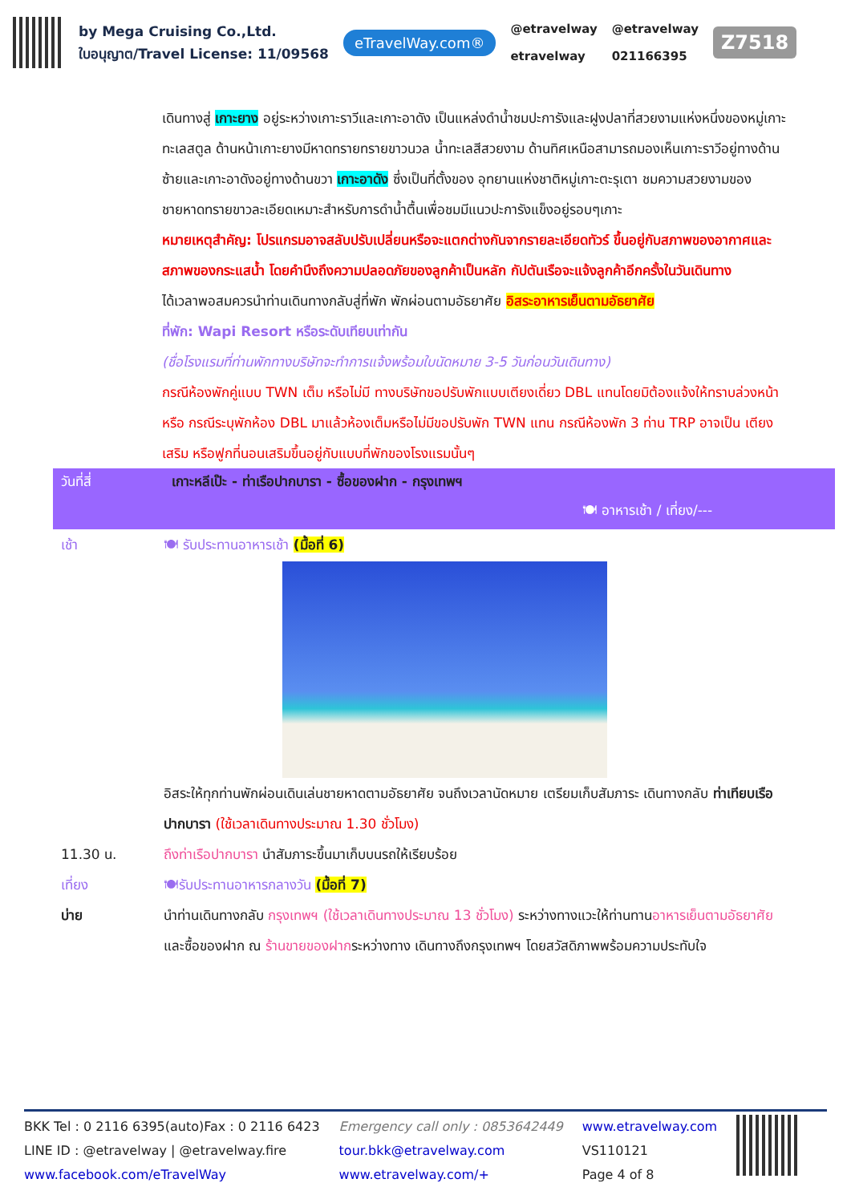by Mega Cruising Co.,Ltd.
ใบอนุญาต/Travel License: 11/09568
eTravelWay.com®
@etravelway
etravelway
@etravelway
021166395
Z7518
เดินทางสู่ เกาะยาง อยู่ระหว่างเกาะราวีและเกาะอาดัง เป็นแหล่งดำน้ำชมปะการังและฝูงปลาที่สวยงามแห่งหนึ่งของหมู่เกาะทะเลสตูล ด้านหน้าเกาะยางมีหาดทรายทรายขาวนวล น้ำทะเลสีสวยงาม ด้านทิศเหนือสามารถมองเห็นเกาะราวีอยู่ทางด้านซ้ายและเกาะอาดังอยู่ทางด้านขวา เกาะอาดัง ซึ่งเป็นที่ตั้งของ อุทยานแห่งชาติหมู่เกาะตะรุเตา ชมความสวยงามของชายหาดทรายขาวละเอียดเหมาะสำหรับการดำน้ำตื้นเพื่อชมมีแนวปะการังแข็งอยู่รอบๆเกาะ
หมายเหตุสำคัญ: โปรแกรมอาจสลับปรับเปลี่ยนหรือจะแตกต่างกันจากรายละเอียดทัวร์ ขึ้นอยู่กับสภาพของอากาศและสภาพของกระแสน้ำ โดยคำนึงถึงความปลอดภัยของลูกค้าเป็นหลัก กัปตันเรือจะแจ้งลูกค้าอีกครั้งในวันเดินทาง
ได้เวลาพอสมควรนำท่านเดินทางกลับสู่ที่พัก พักผ่อนตามอัธยาศัย อิสระอาหารเย็นตามอัธยาศัย
ที่พัก: Wapi Resort หรือระดับเทียบเท่ากัน
(ชื่อโรงแรมที่ท่านพักทางบริษัทจะทำการแจ้งพร้อมใบนัดหมาย 3-5 วันก่อนวันเดินทาง)
กรณีห้องพักคู่แบบ TWN เต็ม หรือไม่มี ทางบริษัทขอปรับพักแบบเตียงเดี่ยว DBL แทนโดยมิต้องแจ้งให้ทราบล่วงหน้า หรือ กรณีระบุพักห้อง DBL มาแล้วห้องเต็มหรือไม่มีขอปรับพัก TWN แทน กรณีห้องพัก 3 ท่าน TRP อาจเป็น เตียงเสริม หรือฟูกที่นอนเสริมขึ้นอยู่กับแบบที่พักของโรงแรมนั้นๆ
วันที่สี่ เกาะหลีเป๊ะ - ท่าเรือปากบารา - ซื้อของฝาก - กรุงเทพฯ
🍽 อาหารเช้า / เที่ยง/---
เช้า 🍽 รับประทานอาหารเช้า (มื้อที่ 6)
อิสระให้ทุกท่านพักผ่อนเดินเล่นชายหาดตามอัธยาศัย จนถึงเวลานัดหมาย เตรียมเก็บสัมภาระ เดินทางกลับ ท่าเทียบเรือปากบารา (ใช้เวลาเดินทางประมาณ 1.30 ชั่วโมง)
11.30 น. ถึงท่าเรือปากบารา นำสัมภาระขึ้นมาเก็บบนรถให้เรียบร้อย
เที่ยง 🍽รับประทานอาหารกลางวัน (มื้อที่ 7)
บ่าย นำท่านเดินทางกลับ กรุงเทพฯ (ใช้เวลาเดินทางประมาณ 13 ชั่วโมง) ระหว่างทางแวะให้ท่านทานอาหารเย็นตามอัธยาศัย และซื้อของฝาก ณ ร้านขายของฝากระหว่างทาง เดินทางถึงกรุงเทพฯ โดยสวัสดิภาพพร้อมความประทับใจ
BKK Tel : 0 2116 6395(auto)Fax : 0 2116 6423
LINE ID : @etravelway | @etravelway.fire
www.facebook.com/eTravelWay
Emergency call only : 0853642449
tour.bkk@etravelway.com
www.etravelway.com/+
www.etravelway.com
VS110121
Page 4 of 8